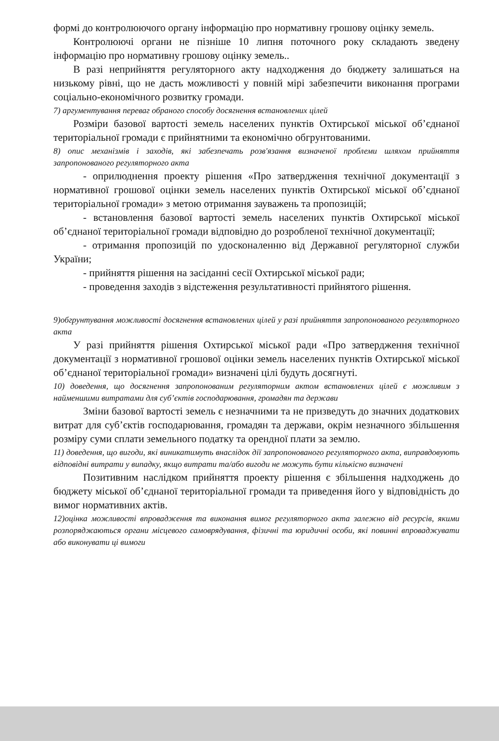формі до контролюючого органу інформацію про нормативну грошову оцінку земель.
Контролюючі органи не пізніше 10 липня поточного року складають зведену інформацію про нормативну грошову оцінку земель..
В разі неприйняття регуляторного акту надходження до бюджету залишаться на низькому рівні, що не дасть можливості у повній мірі забезпечити виконання програми соціально-економічного розвитку громади.
7) аргументування переваг обраного способу досягнення встановлених цілей
Розміри базової вартості земель населених пунктів Охтирської міської об’єднаної територіальної громади є прийнятними та економічно обгрунтованими.
8) опис механізмів і заходів, які забезпечать розв'язання визначеної проблеми шляхом прийняття запропонованого регуляторного акта
- оприлюднення проекту рішення «Про затвердження технічної документації з нормативної грошової оцінки земель населених пунктів Охтирської міської об’єднаної територіальної громади» з метою отримання зауважень та пропозицій;
- встановлення базової вартості земель населених пунктів Охтирської міської об’єднаної територіальної громади відповідно до розробленої технічної документації;
- отримання пропозицій по удосконаленню від Державної регуляторної служби України;
- прийняття рішення на засіданні сесії Охтирської міської ради;
- проведення заходів з відстеження результативності прийнятого рішення.
9)обгрунтування можливості досягнення встановлених цілей у разі прийняття запропонованого регуляторного акта
У разі прийняття рішення Охтирської міської ради «Про затвердження технічної документації з нормативної грошової оцінки земель населених пунктів Охтирської міської об’єднаної територіальної громади» визначені цілі будуть досягнуті.
10) доведення, що досягнення запропонованим регуляторним актом встановлених цілей є можливим з найменшими витратами для суб’єктів господарювання, громадян та держави
Зміни базової вартості земель є незначними та не призведуть до значних додаткових витрат для суб’єктів господарювання, громадян та держави, окрім незначного збільшення розміру суми сплати земельного податку та орендної плати за землю.
11) доведення, що вигоди, які виникатимуть внаслідок дії запропонованого регуляторного акта, виправдовують відповідні витрати у випадку, якщо витрати та/або вигоди не можуть бути кількісно визначені
Позитивним наслідком прийняття проекту рішення є збільшення надходжень до бюджету міської об’єднаної територіальної громади та приведення його у відповідність до вимог нормативних актів.
12)оцінка можливості впровадження та виконання вимог регуляторного акта залежно від ресурсів, якими розпоряджаються органи місцевого самоврядування, фізичні та юридичні особи, які повинні впроваджувати або виконувати ці вимоги